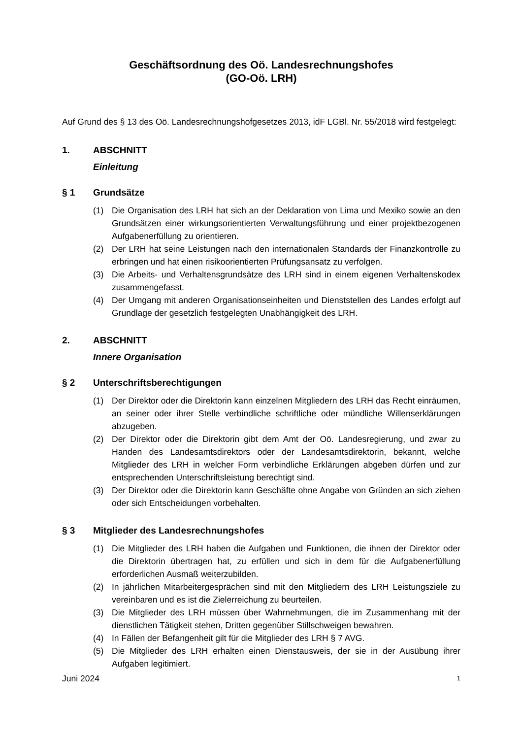Geschäftsordnung des Oö. Landesrechnungshofes
(GO-Oö. LRH)
Auf Grund des § 13 des Oö. Landesrechnungshofgesetzes 2013, idF LGBl. Nr. 55/2018 wird festgelegt:
1. ABSCHNITT
Einleitung
§ 1 Grundsätze
(1) Die Organisation des LRH hat sich an der Deklaration von Lima und Mexiko sowie an den Grundsätzen einer wirkungsorientierten Verwaltungsführung und einer projektbezogenen Aufgabenerfüllung zu orientieren.
(2) Der LRH hat seine Leistungen nach den internationalen Standards der Finanzkontrolle zu erbringen und hat einen risikoorientierten Prüfungsansatz zu verfolgen.
(3) Die Arbeits- und Verhaltensgrundsätze des LRH sind in einem eigenen Verhaltenskodex zusammengefasst.
(4) Der Umgang mit anderen Organisationseinheiten und Dienststellen des Landes erfolgt auf Grundlage der gesetzlich festgelegten Unabhängigkeit des LRH.
2. ABSCHNITT
Innere Organisation
§ 2 Unterschriftsberechtigungen
(1) Der Direktor oder die Direktorin kann einzelnen Mitgliedern des LRH das Recht einräumen, an seiner oder ihrer Stelle verbindliche schriftliche oder mündliche Willenserklärungen abzugeben.
(2) Der Direktor oder die Direktorin gibt dem Amt der Oö. Landesregierung, und zwar zu Handen des Landesamtsdirektors oder der Landesamtsdirektorin, bekannt, welche Mitglieder des LRH in welcher Form verbindliche Erklärungen abgeben dürfen und zur entsprechenden Unterschriftsleistung berechtigt sind.
(3) Der Direktor oder die Direktorin kann Geschäfte ohne Angabe von Gründen an sich ziehen oder sich Entscheidungen vorbehalten.
§ 3 Mitglieder des Landesrechnungshofes
(1) Die Mitglieder des LRH haben die Aufgaben und Funktionen, die ihnen der Direktor oder die Direktorin übertragen hat, zu erfüllen und sich in dem für die Aufgabenerfüllung erforderlichen Ausmaß weiterzubilden.
(2) In jährlichen Mitarbeitergesprächen sind mit den Mitgliedern des LRH Leistungsziele zu vereinbaren und es ist die Zielerreichung zu beurteilen.
(3) Die Mitglieder des LRH müssen über Wahrnehmungen, die im Zusammenhang mit der dienstlichen Tätigkeit stehen, Dritten gegenüber Stillschweigen bewahren.
(4) In Fällen der Befangenheit gilt für die Mitglieder des LRH § 7 AVG.
(5) Die Mitglieder des LRH erhalten einen Dienstausweis, der sie in der Ausübung ihrer Aufgaben legitimiert.
Juni 2024 1